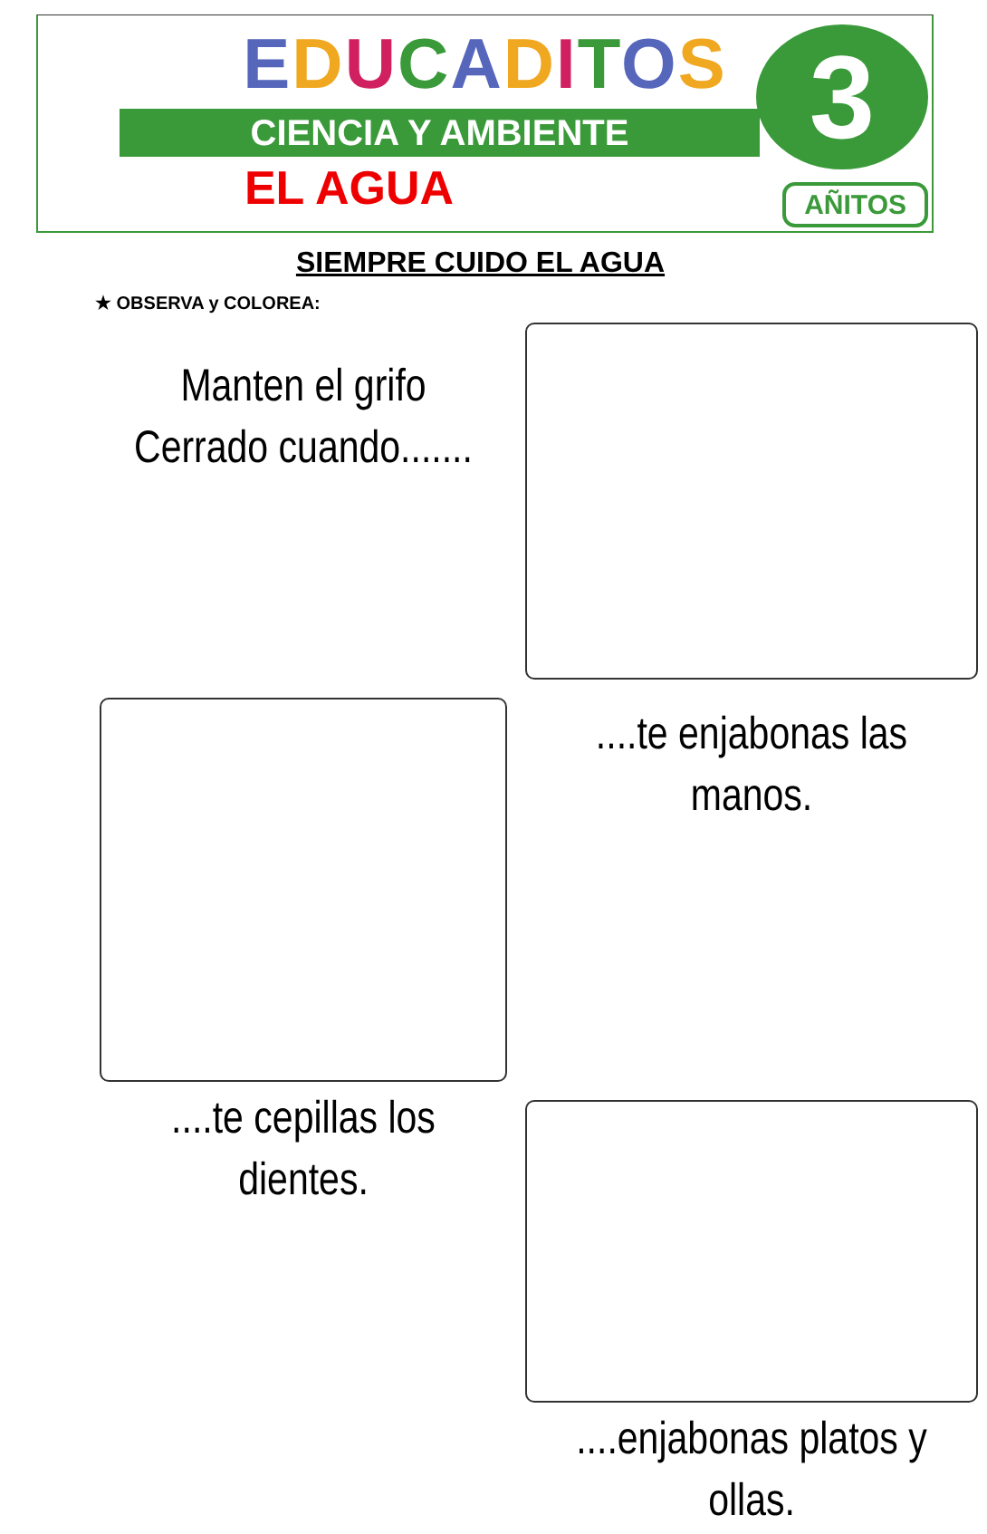EDUCADITOS
CIENCIA Y AMBIENTE
EL AGUA
3
AÑITOS
SIEMPRE CUIDO EL AGUA
★ OBSERVA y COLOREA:
Manten el grifo
Cerrado cuando.......
....te enjabonas las
manos.
....te cepillas los
dientes.
....enjabonas platos y
ollas.